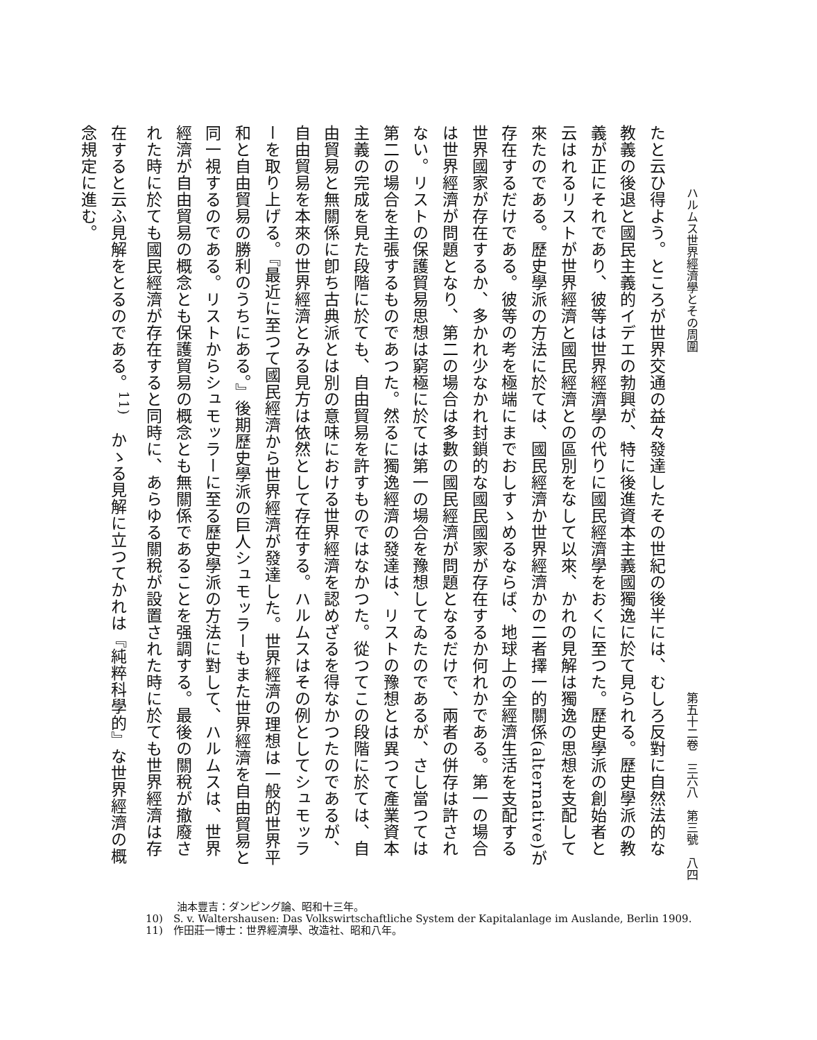ハルムス世界經濟學とその周圍 第五十二卷　三六八　第三號　八四
たと云ひ得よう。ところが世界交通の益々發達したその世紀の後半には、むしろ反對に自然法的な教義の後退と國民主義的イデエの勃興が、特に後進資本主義國獨逸に於て見られる。歷史學派の教義が正にそれであり、彼等は世界經濟學の代りに國民經濟學をおくに至つた。歷史學派の創始者と云はれるリストが世界經濟と國民經濟との區別をなして以來、かれの見解は獨逸の思想を支配して來たのである。歷史學派の方法に於ては、國民經濟か世界經濟かの二者擇一的關係(alternative)が存在するだけである。彼等の考を極端にまでおしすゝめるならば、地球上の全經濟生活を支配する世界國家が存在するか、多かれ少なかれ封鎖的な國民國家が存在するか何れかである。第一の場合は世界經濟が問題となり、第二の場合は多數の國民經濟が問題となるだけで、兩者の併存は許されない。リストの保護貿易思想は窮極に於ては第一の場合を豫想してゐたのであるが、さし當つては第二の場合を主張するものであつた。然るに獨逸經濟の發達は、リストの豫想とは異つて產業資本主義の完成を見た段階に於ても、自由貿易を許すものではなかつた。從つてこの段階に於ては、自由貿易と無關係に卽ち古典派とは別の意味における世界經濟を認めざるを得なかつたのであるが、自由貿易を本來の世界經濟とみる見方は依然として存在する。ハルムスはその例としてシュモッラーを取り上げる。『最近に至つて國民經濟から世界經濟が發達した。世界經濟の理想は一般的世界平和と自由貿易の勝利のうちにある。』後期歷史學派の巨人シュモッラーもまた世界經濟を自由貿易と同一視するのである。リストからシュモッラーに至る歷史學派の方法に對して、ハルムスは、世界經濟が自由貿易の概念とも保護貿易の概念とも無關係であることを强調する。最後の關稅が撤廢された時に於ても國民經濟が存在すると同時に、あらゆる關稅が設置された時に於ても世界經濟は存在すると云ふ見解をとるのである。<sup>11)</sup>　かゝる見解に立つてかれは『純粹科學的』な世界經濟の概念規定に進む。
　　　油本豐吉：ダンピング論、昭和十三年。
10)　S. v. Waltershausen: Das Volkswirtschaftliche System der Kapitalanlage im Auslande, Berlin 1909.
11)　作田莊一博士：世界經濟學、改造社、昭和八年。